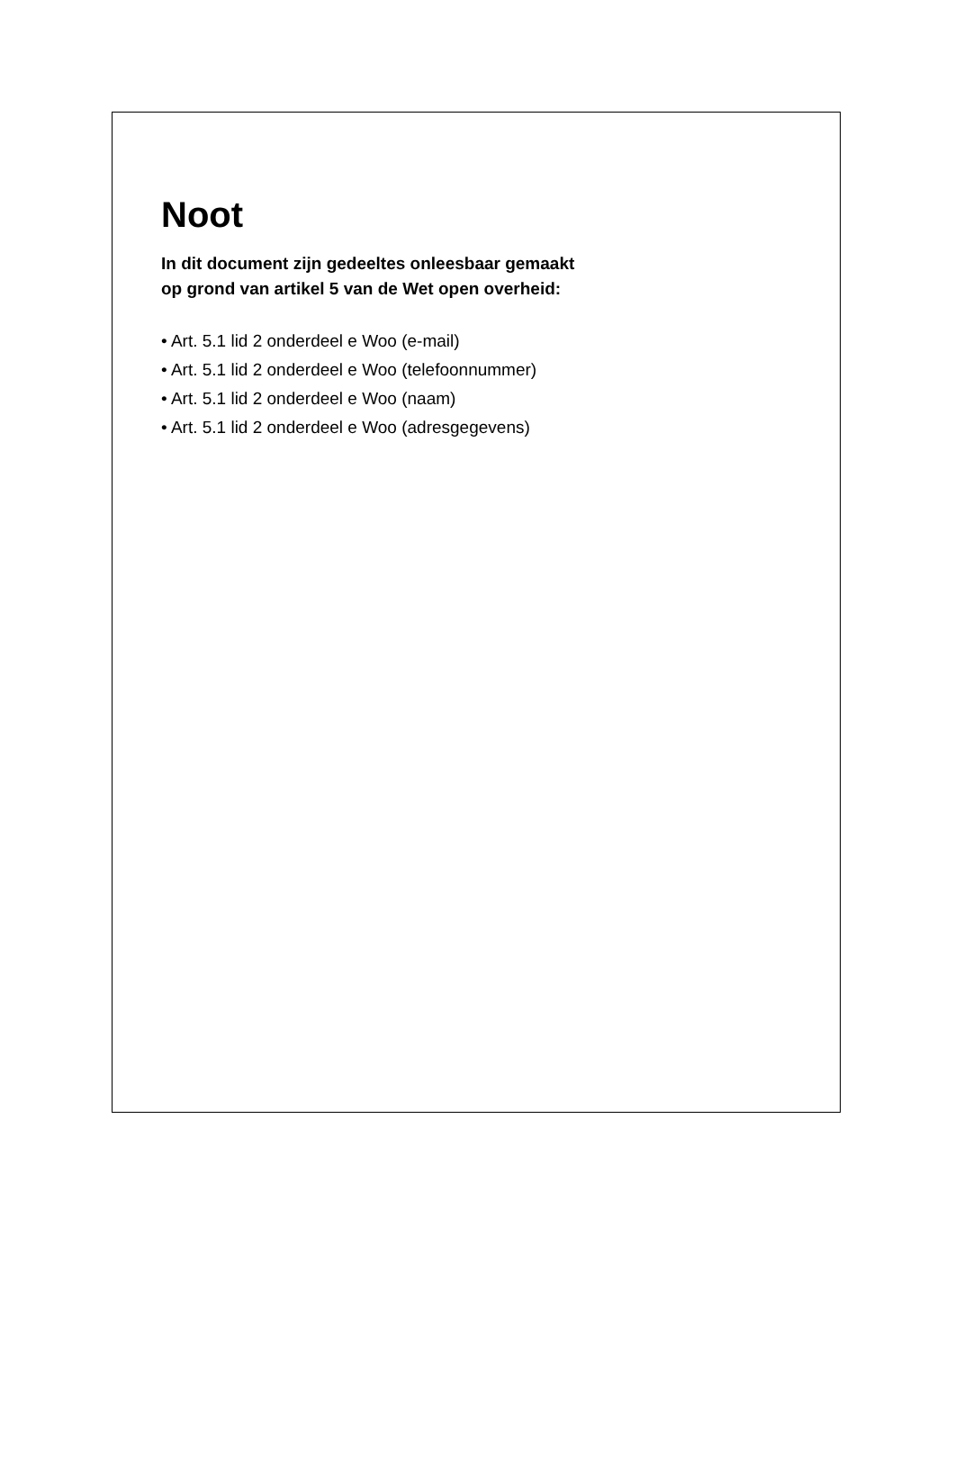Noot
In dit document zijn gedeeltes onleesbaar gemaakt
op grond van artikel 5 van de Wet open overheid:
• Art. 5.1 lid 2 onderdeel e Woo (e-mail)
• Art. 5.1 lid 2 onderdeel e Woo (telefoonnummer)
• Art. 5.1 lid 2 onderdeel e Woo (naam)
• Art. 5.1 lid 2 onderdeel e Woo (adresgegevens)